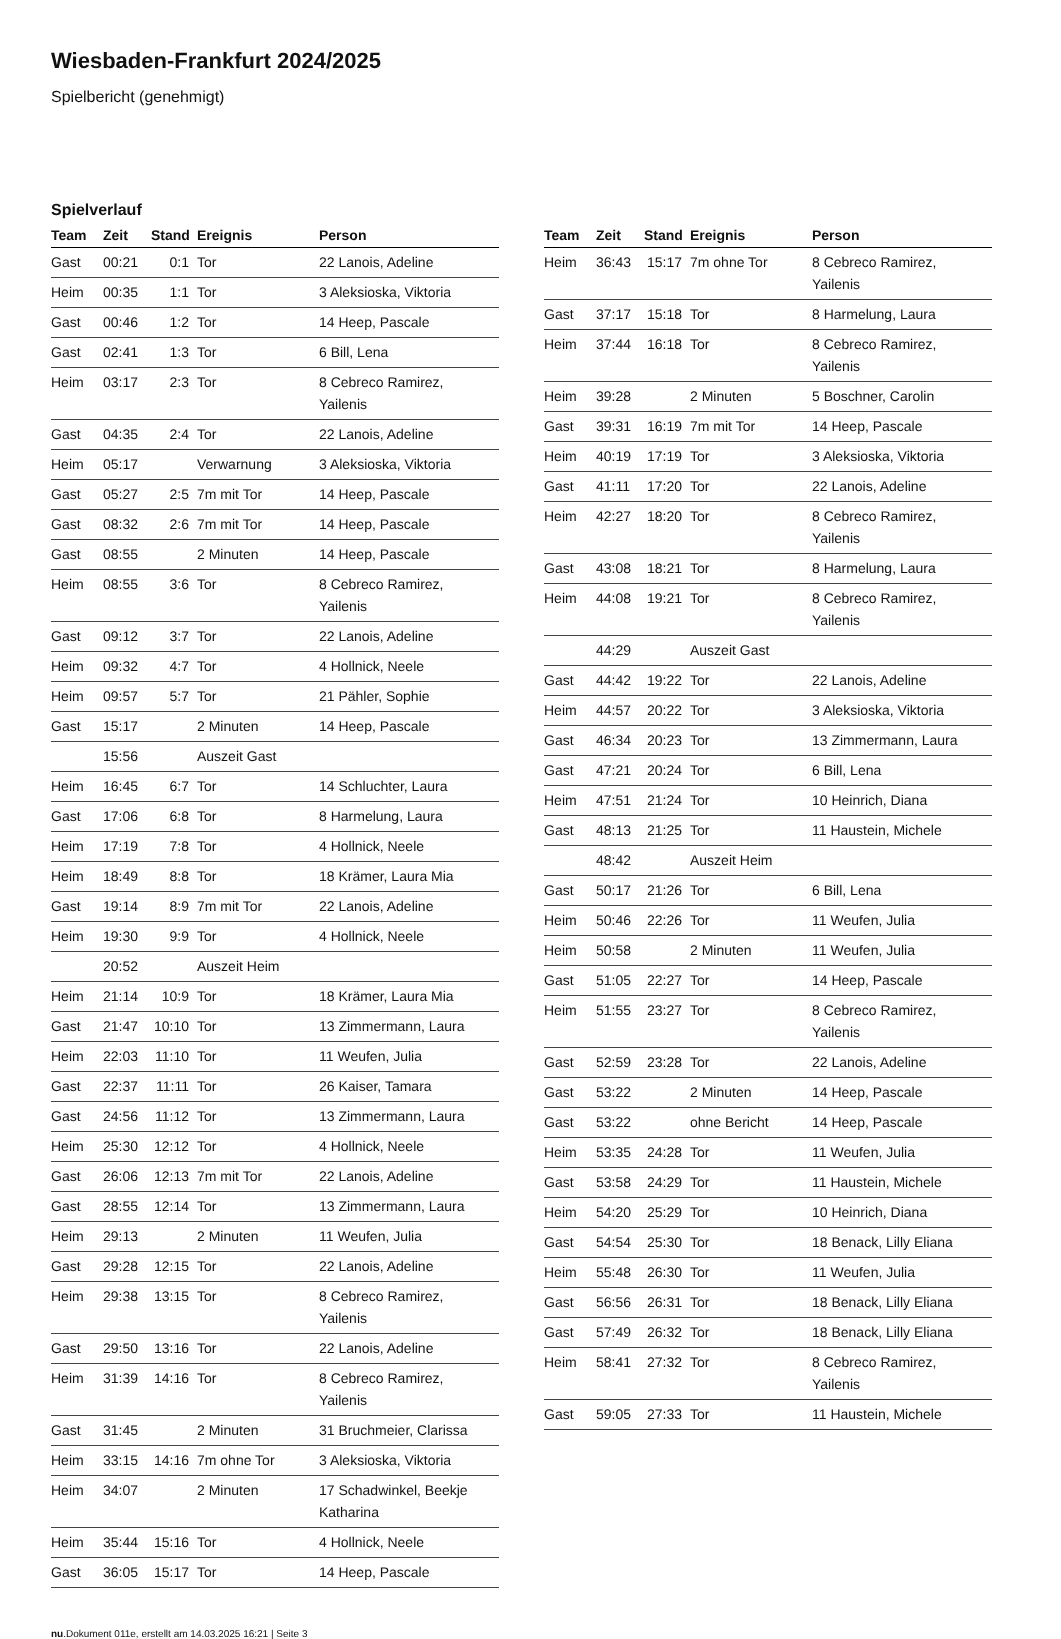Wiesbaden-Frankfurt 2024/2025
Spielbericht (genehmigt)
Spielverlauf
| Team | Zeit | Stand | Ereignis | Person |
| --- | --- | --- | --- | --- |
| Gast | 00:21 | 0:1 | Tor | 22 Lanois, Adeline |
| Heim | 00:35 | 1:1 | Tor | 3 Aleksioska, Viktoria |
| Gast | 00:46 | 1:2 | Tor | 14 Heep, Pascale |
| Gast | 02:41 | 1:3 | Tor | 6 Bill, Lena |
| Heim | 03:17 | 2:3 | Tor | 8 Cebreco Ramirez, Yailenis |
| Gast | 04:35 | 2:4 | Tor | 22 Lanois, Adeline |
| Heim | 05:17 | | Verwarnung | 3 Aleksioska, Viktoria |
| Gast | 05:27 | 2:5 | 7m mit Tor | 14 Heep, Pascale |
| Gast | 08:32 | 2:6 | 7m mit Tor | 14 Heep, Pascale |
| Gast | 08:55 | | 2 Minuten | 14 Heep, Pascale |
| Heim | 08:55 | 3:6 | Tor | 8 Cebreco Ramirez, Yailenis |
| Gast | 09:12 | 3:7 | Tor | 22 Lanois, Adeline |
| Heim | 09:32 | 4:7 | Tor | 4 Hollnick, Neele |
| Heim | 09:57 | 5:7 | Tor | 21 Pähler, Sophie |
| Gast | 15:17 | | 2 Minuten | 14 Heep, Pascale |
| | 15:56 | | Auszeit Gast | |
| Heim | 16:45 | 6:7 | Tor | 14 Schluchter, Laura |
| Gast | 17:06 | 6:8 | Tor | 8 Harmelung, Laura |
| Heim | 17:19 | 7:8 | Tor | 4 Hollnick, Neele |
| Heim | 18:49 | 8:8 | Tor | 18 Krämer, Laura Mia |
| Gast | 19:14 | 8:9 | 7m mit Tor | 22 Lanois, Adeline |
| Heim | 19:30 | 9:9 | Tor | 4 Hollnick, Neele |
| | 20:52 | | Auszeit Heim | |
| Heim | 21:14 | 10:9 | Tor | 18 Krämer, Laura Mia |
| Gast | 21:47 | 10:10 | Tor | 13 Zimmermann, Laura |
| Heim | 22:03 | 11:10 | Tor | 11 Weufen, Julia |
| Gast | 22:37 | 11:11 | Tor | 26 Kaiser, Tamara |
| Gast | 24:56 | 11:12 | Tor | 13 Zimmermann, Laura |
| Heim | 25:30 | 12:12 | Tor | 4 Hollnick, Neele |
| Gast | 26:06 | 12:13 | 7m mit Tor | 22 Lanois, Adeline |
| Gast | 28:55 | 12:14 | Tor | 13 Zimmermann, Laura |
| Heim | 29:13 | | 2 Minuten | 11 Weufen, Julia |
| Gast | 29:28 | 12:15 | Tor | 22 Lanois, Adeline |
| Heim | 29:38 | 13:15 | Tor | 8 Cebreco Ramirez, Yailenis |
| Gast | 29:50 | 13:16 | Tor | 22 Lanois, Adeline |
| Heim | 31:39 | 14:16 | Tor | 8 Cebreco Ramirez, Yailenis |
| Gast | 31:45 | | 2 Minuten | 31 Bruchmeier, Clarissa |
| Heim | 33:15 | 14:16 | 7m ohne Tor | 3 Aleksioska, Viktoria |
| Heim | 34:07 | | 2 Minuten | 17 Schadwinkel, Beekje Katharina |
| Heim | 35:44 | 15:16 | Tor | 4 Hollnick, Neele |
| Gast | 36:05 | 15:17 | Tor | 14 Heep, Pascale |
| Team | Zeit | Stand | Ereignis | Person |
| --- | --- | --- | --- | --- |
| Heim | 36:43 | 15:17 | 7m ohne Tor | 8 Cebreco Ramirez, Yailenis |
| Gast | 37:17 | 15:18 | Tor | 8 Harmelung, Laura |
| Heim | 37:44 | 16:18 | Tor | 8 Cebreco Ramirez, Yailenis |
| Heim | 39:28 | | 2 Minuten | 5 Boschner, Carolin |
| Gast | 39:31 | 16:19 | 7m mit Tor | 14 Heep, Pascale |
| Heim | 40:19 | 17:19 | Tor | 3 Aleksioska, Viktoria |
| Gast | 41:11 | 17:20 | Tor | 22 Lanois, Adeline |
| Heim | 42:27 | 18:20 | Tor | 8 Cebreco Ramirez, Yailenis |
| Gast | 43:08 | 18:21 | Tor | 8 Harmelung, Laura |
| Heim | 44:08 | 19:21 | Tor | 8 Cebreco Ramirez, Yailenis |
| | 44:29 | | Auszeit Gast | |
| Gast | 44:42 | 19:22 | Tor | 22 Lanois, Adeline |
| Heim | 44:57 | 20:22 | Tor | 3 Aleksioska, Viktoria |
| Gast | 46:34 | 20:23 | Tor | 13 Zimmermann, Laura |
| Gast | 47:21 | 20:24 | Tor | 6 Bill, Lena |
| Heim | 47:51 | 21:24 | Tor | 10 Heinrich, Diana |
| Gast | 48:13 | 21:25 | Tor | 11 Haustein, Michele |
| | 48:42 | | Auszeit Heim | |
| Gast | 50:17 | 21:26 | Tor | 6 Bill, Lena |
| Heim | 50:46 | 22:26 | Tor | 11 Weufen, Julia |
| Heim | 50:58 | | 2 Minuten | 11 Weufen, Julia |
| Gast | 51:05 | 22:27 | Tor | 14 Heep, Pascale |
| Heim | 51:55 | 23:27 | Tor | 8 Cebreco Ramirez, Yailenis |
| Gast | 52:59 | 23:28 | Tor | 22 Lanois, Adeline |
| Gast | 53:22 | | 2 Minuten | 14 Heep, Pascale |
| Gast | 53:22 | | ohne Bericht | 14 Heep, Pascale |
| Heim | 53:35 | 24:28 | Tor | 11 Weufen, Julia |
| Gast | 53:58 | 24:29 | Tor | 11 Haustein, Michele |
| Heim | 54:20 | 25:29 | Tor | 10 Heinrich, Diana |
| Gast | 54:54 | 25:30 | Tor | 18 Benack, Lilly Eliana |
| Heim | 55:48 | 26:30 | Tor | 11 Weufen, Julia |
| Gast | 56:56 | 26:31 | Tor | 18 Benack, Lilly Eliana |
| Gast | 57:49 | 26:32 | Tor | 18 Benack, Lilly Eliana |
| Heim | 58:41 | 27:32 | Tor | 8 Cebreco Ramirez, Yailenis |
| Gast | 59:05 | 27:33 | Tor | 11 Haustein, Michele |
nu.Dokument 011e, erstellt am 14.03.2025 16:21 | Seite 3